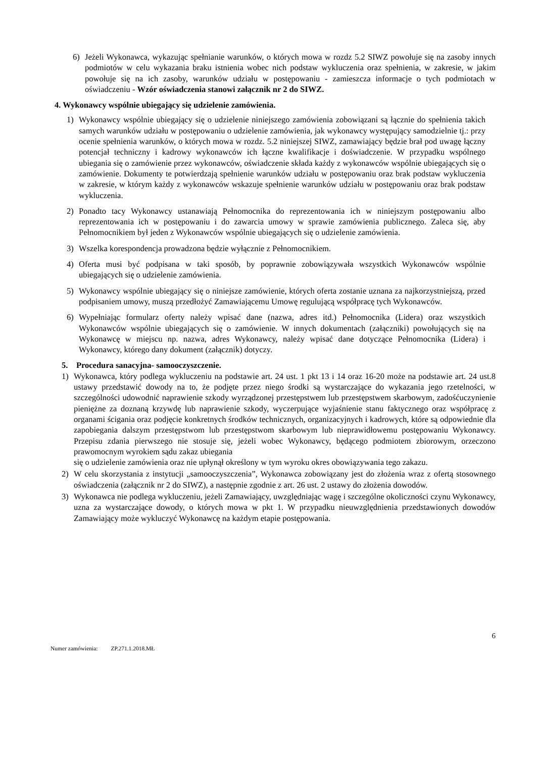6) Jeżeli Wykonawca, wykazując spełnianie warunków, o których mowa w rozdz 5.2 SIWZ powołuje się na zasoby innych podmiotów w celu wykazania braku istnienia wobec nich podstaw wykluczenia oraz spełnienia, w zakresie, w jakim powołuje się na ich zasoby, warunków udziału w postępowaniu - zamieszcza informacje o tych podmiotach w oświadczeniu - Wzór oświadczenia stanowi załącznik nr 2 do SIWZ.
4. Wykonawcy wspólnie ubiegający się udzielenie zamówienia.
1) Wykonawcy wspólnie ubiegający się o udzielenie niniejszego zamówienia zobowiązani są łącznie do spełnienia takich samych warunków udziału w postępowaniu o udzielenie zamówienia, jak wykonawcy występujący samodzielnie tj.: przy ocenie spełnienia warunków, o których mowa w rozdz. 5.2 niniejszej SIWZ, zamawiający będzie brał pod uwagę łączny potencjał techniczny i kadrowy wykonawców ich łączne kwalifikacje i doświadczenie. W przypadku wspólnego ubiegania się o zamówienie przez wykonawców, oświadczenie składa każdy z wykonawców wspólnie ubiegających się o zamówienie. Dokumenty te potwierdzają spełnienie warunków udziału w postępowaniu oraz brak podstaw wykluczenia w zakresie, w którym każdy z wykonawców wskazuje spełnienie warunków udziału w postępowaniu oraz brak podstaw wykluczenia.
2) Ponadto tacy Wykonawcy ustanawiają Pełnomocnika do reprezentowania ich w niniejszym postępowaniu albo reprezentowania ich w postępowaniu i do zawarcia umowy w sprawie zamówienia publicznego. Zaleca się, aby Pełnomocnikiem był jeden z Wykonawców wspólnie ubiegających się o udzielenie zamówienia.
3) Wszelka korespondencja prowadzona będzie wyłącznie z Pełnomocnikiem.
4) Oferta musi być podpisana w taki sposób, by poprawnie zobowiązywała wszystkich Wykonawców wspólnie ubiegających się o udzielenie zamówienia.
5) Wykonawcy wspólnie ubiegający się o niniejsze zamówienie, których oferta zostanie uznana za najkorzystniejszą, przed podpisaniem umowy, muszą przedłożyć Zamawiającemu Umowę regulującą współpracę tych Wykonawców.
6) Wypełniając formularz oferty należy wpisać dane (nazwa, adres itd.) Pełnomocnika (Lidera) oraz wszystkich Wykonawców wspólnie ubiegających się o zamówienie. W innych dokumentach (załączniki) powołujących się na Wykonawcę w miejscu np. nazwa, adres Wykonawcy, należy wpisać dane dotyczące Pełnomocnika (Lidera) i Wykonawcy, którego dany dokument (załącznik) dotyczy.
5. Procedura sanacyjna- samooczyszczenie.
1) Wykonawca, który podlega wykluczeniu na podstawie art. 24 ust. 1 pkt 13 i 14 oraz 16-20 może na podstawie art. 24 ust.8 ustawy przedstawić dowody na to, że podjęte przez niego środki są wystarczające do wykazania jego rzetelności, w szczególności udowodnić naprawienie szkody wyrządzonej przestępstwem lub przestępstwem skarbowym, zadośćuczynienie pieniężne za doznaną krzywdę lub naprawienie szkody, wyczerpujące wyjaśnienie stanu faktycznego oraz współpracę z organami ścigania oraz podjęcie konkretnych środków technicznych, organizacyjnych i kadrowych, które są odpowiednie dla zapobiegania dalszym przestępstwom lub przestępstwom skarbowym lub nieprawidłowemu postępowaniu Wykonawcy. Przepisu zdania pierwszego nie stosuje się, jeżeli wobec Wykonawcy, będącego podmiotem zbiorowym, orzeczono prawomocnym wyrokiem sądu zakaz ubiegania
się o udzielenie zamówienia oraz nie upłynął określony w tym wyroku okres obowiązywania tego zakazu.
2) W celu skorzystania z instytucji „samooczyszczenia”, Wykonawca zobowiązany jest do złożenia wraz z ofertą stosownego oświadczenia (załącznik nr 2 do SIWZ), a następnie zgodnie z art. 26 ust. 2 ustawy do złożenia dowodów.
3) Wykonawca nie podlega wykluczeniu, jeżeli Zamawiający, uwzględniając wagę i szczególne okoliczności czynu Wykonawcy, uzna za wystarczające dowody, o których mowa w pkt 1. W przypadku nieuwzględnienia przedstawionych dowodów Zamawiający może wykluczyć Wykonawcę na każdym etapie postępowania.
6
Numer zamówienia: ZP.271.1.2018.MŁ